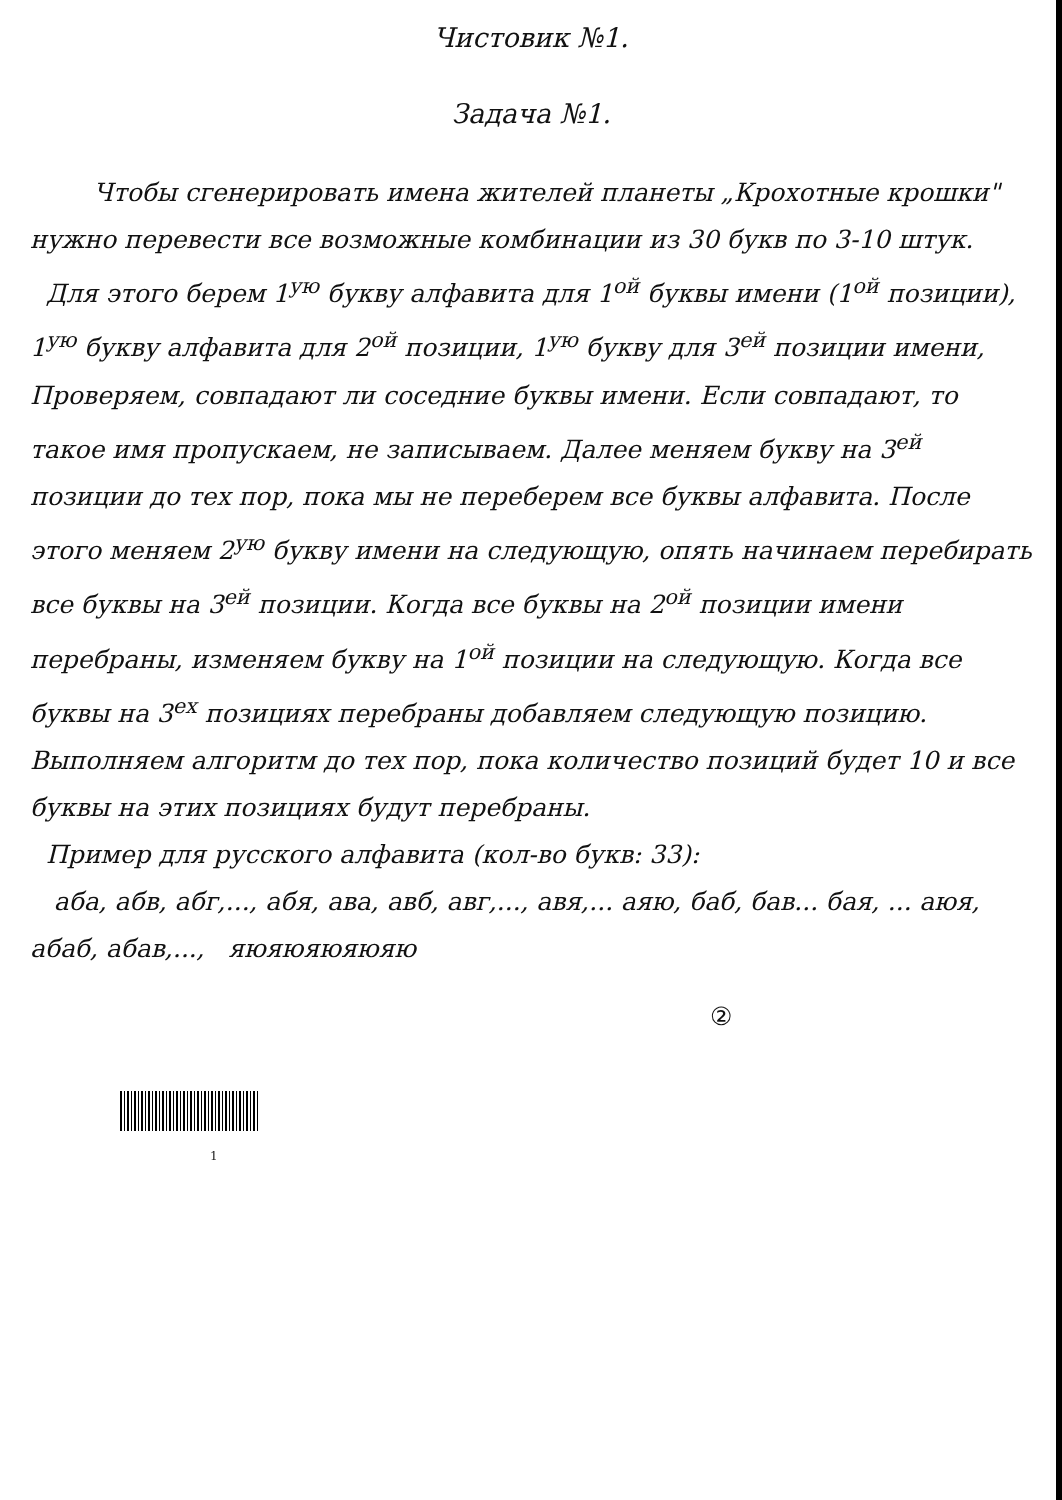Чистовик №1.
Задача №1.
Чтобы сгенерировать имена жителей планеты „Крохотные крошки" нужно перевести все возможные комбинации из 30 букв по 3-10 штук.
Для этого берем 1<sup>ую</sup> букву алфавита для 1<sup>ой</sup> буквы имени (1<sup>ой</sup> позиции), 1<sup>ую</sup> букву алфавита для 2<sup>ой</sup> позиции, 1<sup>ую</sup> букву для 3<sup>ей</sup> позиции имени, Проверяем, совпадают ли соседние буквы имени. Если совпадают, то такое имя пропускаем, не записываем. Далее меняем букву на 3<sup>ей</sup> позиции до тех пор, пока мы не переберем все буквы алфавита. После этого меняем 2<sup>ую</sup> букву имени на следующую, опять начинаем перебирать все буквы на 3<sup>ей</sup> позиции. Когда все буквы на 2<sup>ой</sup> позиции имени перебраны, изменяем букву на 1<sup>ой</sup> позиции на следующую. Когда все буквы на 3<sup>ех</sup> позициях перебраны добавляем следующую позицию. Выполняем алгоритм до тех пор, пока количество позиций будет 10 и все буквы на этих позициях будут перебраны.
Пример для русского алфавита (кол-во букв: 33):
аба, абв, абг,..., абя, ава, авб, авг,..., авя,... аяю, баб, бав... бая, ... аюя, абаб, абав,..., яюяюяюяюяю
②
1